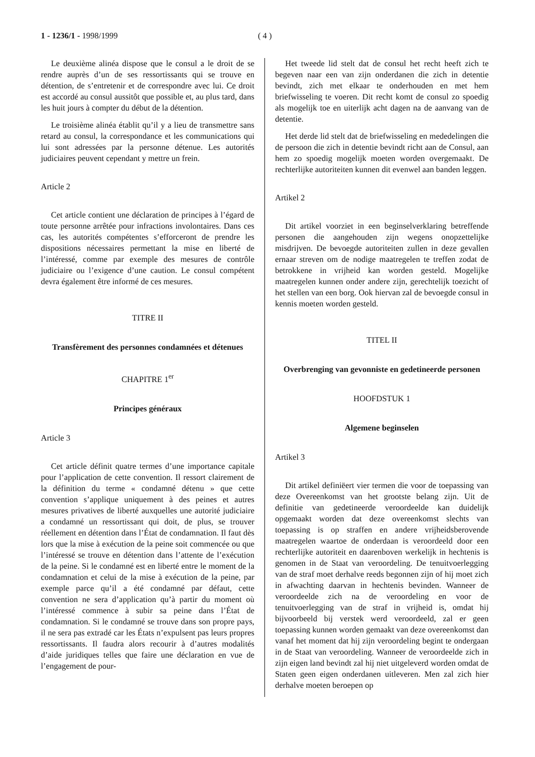1 - 1236/1 - 1998/1999 ( 4 )
Le deuxième alinéa dispose que le consul a le droit de se rendre auprès d’un de ses ressortissants qui se trouve en détention, de s’entretenir et de correspondre avec lui. Ce droit est accordé au consul aussitôt que possible et, au plus tard, dans les huit jours à compter du début de la détention.
Le troisième alinéa établit qu’il y a lieu de transmettre sans retard au consul, la correspondance et les communications qui lui sont adressées par la personne détenue. Les autorités judiciaires peuvent cependant y mettre un frein.
Article 2
Cet article contient une déclaration de principes à l’égard de toute personne arrêtée pour infractions involontaires. Dans ces cas, les autorités compétentes s’efforceront de prendre les dispositions nécessaires permettant la mise en liberté de l’intéressé, comme par exemple des mesures de contrôle judiciaire ou l’exigence d’une caution. Le consul compétent devra également être informé de ces mesures.
TITRE II
Transfèrement des personnes condamnées et détenues
CHAPITRE 1<sup>er</sup>
Principes généraux
Article 3
Cet article définit quatre termes d’une importance capitale pour l’application de cette convention. Il ressort clairement de la définition du terme « condamné détenu » que cette convention s’applique uniquement à des peines et autres mesures privatives de liberté auxquelles une autorité judiciaire a condamné un ressortissant qui doit, de plus, se trouver réellement en détention dans l’État de condamnation. Il faut dès lors que la mise à exécution de la peine soit commencée ou que l’intéressé se trouve en détention dans l’attente de l’exécution de la peine. Si le condamné est en liberté entre le moment de la condamnation et celui de la mise à exécution de la peine, par exemple parce qu’il a été condamné par défaut, cette convention ne sera d’application qu’à partir du moment où l’intéressé commence à subir sa peine dans l’État de condamnation. Si le condamné se trouve dans son propre pays, il ne sera pas extradé car les États n’expulsent pas leurs propres ressortissants. Il faudra alors recourir à d’autres modalités d’aide juridiques telles que faire une déclaration en vue de l’engagement de pour-
Het tweede lid stelt dat de consul het recht heeft zich te begeven naar een van zijn onderdanen die zich in detentie bevindt, zich met elkaar te onderhouden en met hem briefwisseling te voeren. Dit recht komt de consul zo spoedig als mogelijk toe en uiterlijk acht dagen na de aanvang van de detentie.
Het derde lid stelt dat de briefwisseling en mededelingen die de persoon die zich in detentie bevindt richt aan de Consul, aan hem zo spoedig mogelijk moeten worden overgemaakt. De rechterlijke autoriteiten kunnen dit evenwel aan banden leggen.
Artikel 2
Dit artikel voorziet in een beginselverklaring betreffende personen die aangehouden zijn wegens onopzettelijke misdrijven. De bevoegde autoriteiten zullen in deze gevallen ernaar streven om de nodige maatregelen te treffen zodat de betrokkene in vrijheid kan worden gesteld. Mogelijke maatregelen kunnen onder andere zijn, gerechtelijk toezicht of het stellen van een borg. Ook hiervan zal de bevoegde consul in kennis moeten worden gesteld.
TITEL II
Overbrenging van gevonniste en gedetineerde personen
HOOFDSTUK 1
Algemene beginselen
Artikel 3
Dit artikel definiëert vier termen die voor de toepassing van deze Overeenkomst van het grootste belang zijn. Uit de definitie van gedetineerde veroordeelde kan duidelijk opgemaakt worden dat deze overeenkomst slechts van toepassing is op straffen en andere vrijheidsberovende maatregelen waartoe de onderdaan is veroordeeld door een rechterlijke autoriteit en daarenboven werkelijk in hechtenis is genomen in de Staat van veroordeling. De tenuitvoerlegging van de straf moet derhalve reeds begonnen zijn of hij moet zich in afwachting daarvan in hechtenis bevinden. Wanneer de veroordeelde zich na de veroordeling en voor de tenuitvoerlegging van de straf in vrijheid is, omdat hij bijvoorbeeld bij verstek werd veroordeeld, zal er geen toepassing kunnen worden gemaakt van deze overeenkomst dan vanaf het moment dat hij zijn veroordeling begint te ondergaan in de Staat van veroordeling. Wanneer de veroordeelde zich in zijn eigen land bevindt zal hij niet uitgeleverd worden omdat de Staten geen eigen onderdanen uitleveren. Men zal zich hier derhalve moeten beroepen op